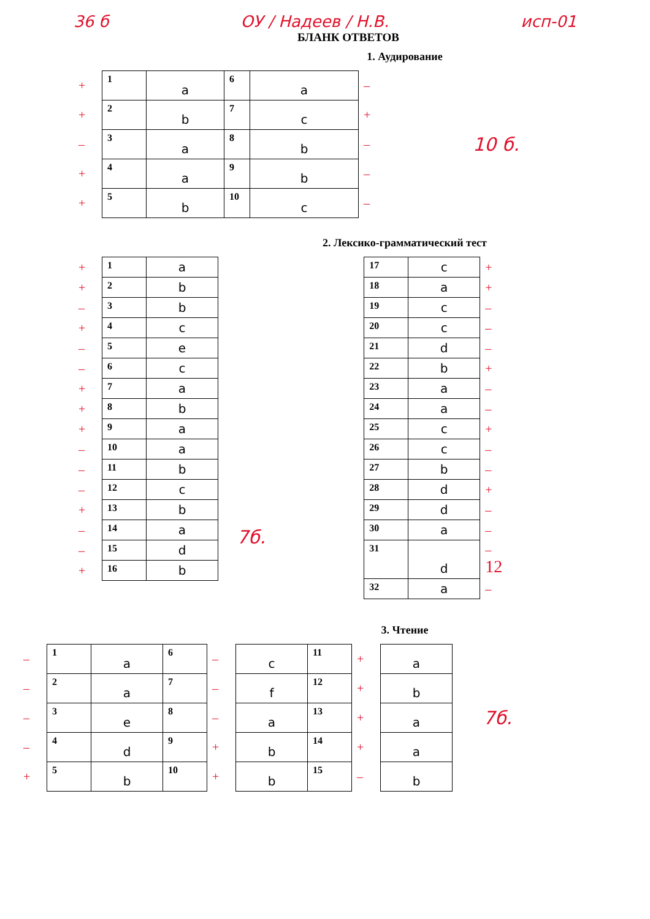36 б ОУ / Надеев / Н.В. исп-01
БЛАНК ОТВЕТОВ
1. Аудирование
| + | 1 | a | 6 | a | – |
| + | 2 | b | 7 | c | + |
| – | 3 | a | 8 | b | – |
| + | 4 | a | 9 | b | – |
| + | 5 | b | 10 | c | – |
10 б.
2. Лексико-грамматический тест
| + | 1 | a |
| + | 2 | b |
| – | 3 | b |
| + | 4 | c |
| – | 5 | e |
| – | 6 | c |
| + | 7 | a |
| + | 8 | b |
| + | 9 | a |
| – | 10 | a |
| – | 11 | b |
| – | 12 | c |
| + | 13 | b |
| – | 14 | a |
| – | 15 | d |
| + | 16 | b |
7б.
| 17 | c | + |
| 18 | a | + |
| 19 | c | – |
| 20 | c | – |
| 21 | d | – |
| 22 | b | + |
| 23 | a | – |
| 24 | a | – |
| 25 | c | + |
| 26 | c | – |
| 27 | b | – |
| 28 | d | + |
| 29 | d | – |
| 30 | a | – |
| 31 | d | – 12 |
| 32 | a | – |
3. Чтение
| – | 1 | a | 6 | – | c | 11 | + | a |
| – | 2 | a | 7 | – | f | 12 | + | b |
| – | 3 | e | 8 | – | a | 13 | + | a |
| – | 4 | d | 9 | + | b | 14 | + | a |
| + | 5 | b | 10 | + | b | 15 | – | b |
7б.